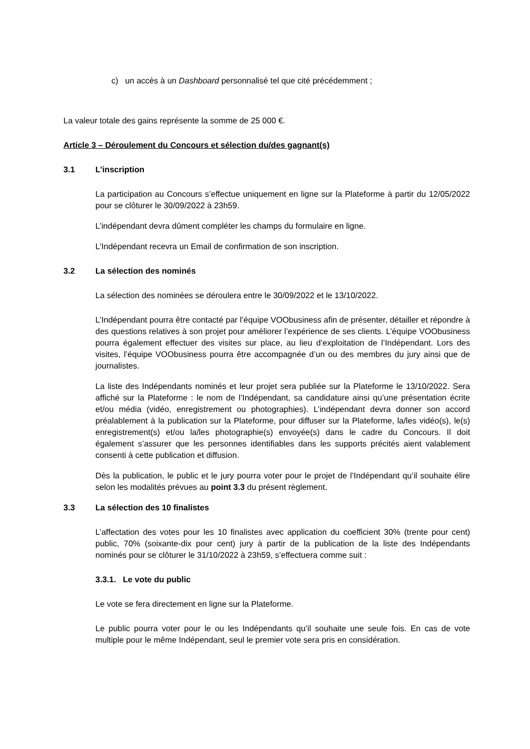c) un accès à un Dashboard personnalisé tel que cité précédemment ;
La valeur totale des gains représente la somme de 25 000 €.
Article 3 – Déroulement du Concours et sélection du/des gagnant(s)
3.1 L’inscription
La participation au Concours s’effectue uniquement en ligne sur la Plateforme à partir du 12/05/2022 pour se clôturer le 30/09/2022 à 23h59.
L’indépendant devra dûment compléter les champs du formulaire en ligne.
L’Indépendant recevra un Email de confirmation de son inscription.
3.2 La sélection des nominés
La sélection des nominées se déroulera entre le 30/09/2022 et le 13/10/2022.
L’Indépendant pourra être contacté par l’équipe VOObusiness afin de présenter, détailler et répondre à des questions relatives à son projet pour améliorer l’expérience de ses clients. L’équipe VOObusiness pourra également effectuer des visites sur place, au lieu d’exploitation de l’Indépendant. Lors des visites, l’équipe VOObusiness pourra être accompagnée d’un ou des membres du jury ainsi que de journalistes.
La liste des Indépendants nominés et leur projet sera publiée sur la Plateforme le 13/10/2022. Sera affiché sur la Plateforme : le nom de l’Indépendant, sa candidature ainsi qu’une présentation écrite et/ou média (vidéo, enregistrement ou photographies). L’indépendant devra donner son accord préalablement à la publication sur la Plateforme, pour diffuser sur la Plateforme, la/les vidéo(s), le(s) enregistrement(s) et/ou la/les photographie(s) envoyée(s) dans le cadre du Concours. Il doit également s’assurer que les personnes identifiables dans les supports précités aient valablement consenti à cette publication et diffusion.
Dès la publication, le public et le jury pourra voter pour le projet de l’Indépendant qu’il souhaite élire selon les modalités prévues au point 3.3 du présent règlement.
3.3 La sélection des 10 finalistes
L’affectation des votes pour les 10 finalistes avec application du coefficient 30% (trente pour cent) public, 70% (soixante-dix pour cent) jury à partir de la publication de la liste des Indépendants nominés pour se clôturer le 31/10/2022 à 23h59, s’effectuera comme suit :
3.3.1. Le vote du public
Le vote se fera directement en ligne sur la Plateforme.
Le public pourra voter pour le ou les Indépendants qu’il souhaite une seule fois. En cas de vote multiple pour le même Indépendant, seul le premier vote sera pris en considération.